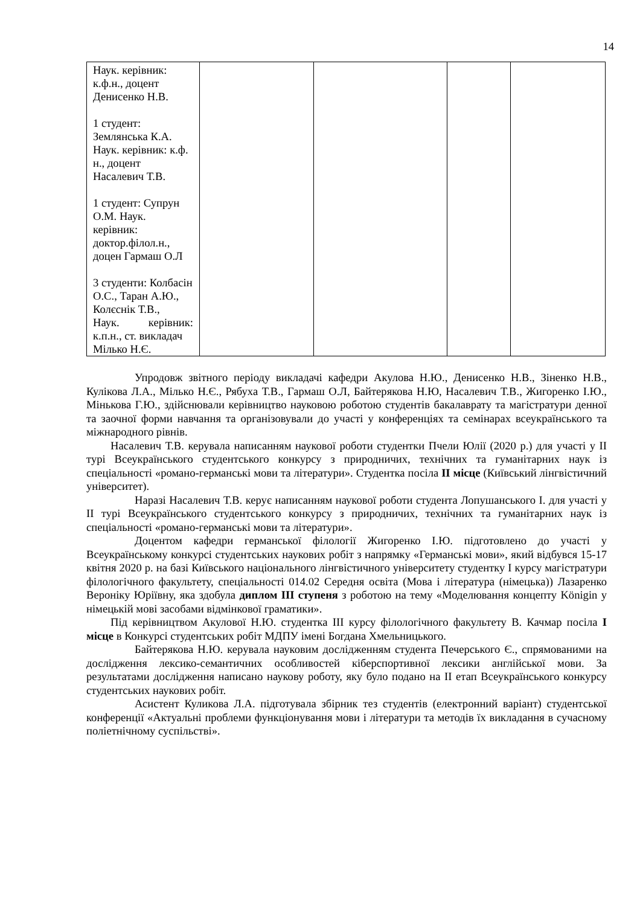14
| Наук. керівник: к.ф.н., доцент Денисенко Н.В. 1 студент: Землянська К.А. Наук. керівник: к.ф. н., доцент Насалевич Т.В. 1 студент: Супрун О.М. Наук. керівник: доктор.філол.н., доцен Гармаш О.Л 3 студенти: Колбасін О.С., Таран А.Ю., Колєснік Т.В., Наук. керівник: к.п.н., ст. викладач Мілько Н.Є. | | | | |
Упродовж звітного періоду викладачі кафедри Акулова Н.Ю., Денисенко Н.В., Зіненко Н.В., Кулікова Л.А., Мілько Н.Є., Рябуха Т.В., Гармаш О.Л, Байтерякова Н.Ю, Насалевич Т.В., Жигоренко І.Ю., Мінькова Г.Ю., здійснювали керівництво науковою роботою студентів бакалаврату та магістратури денної та заочної форми навчання та організовували до участі у конференціях та семінарах всеукраїнського та міжнародного рівнів.
Насалевич Т.В. керувала написанням наукової роботи студентки Пчели Юлії (2020 р.) для участі у ІІ турі Всеукраїнського студентського конкурсу з природничих, технічних та гуманітарних наук із спеціальності «романо-германські мови та літератури». Студентка посіла ІІ місце (Київський лінгвістичний університет).
Наразі Насалевич Т.В. керує написанням наукової роботи студента Лопушанського І. для участі у ІІ турі Всеукраїнського студентського конкурсу з природничих, технічних та гуманітарних наук із спеціальності «романо-германські мови та літератури».
Доцентом кафедри германської філології Жигоренко І.Ю. підготовлено до участі у Всеукраїнському конкурсі студентських наукових робіт з напрямку «Германські мови», який відбувся 15-17 квітня 2020 р. на базі Київського національного лінгвістичного університету студентку І курсу магістратури філологічного факультету, спеціальності 014.02 Середня освіта (Мова і література (німецька)) Лазаренко Вероніку Юріївну, яка здобула диплом ІІІ ступеня з роботою на тему «Моделювання концепту Königin у німецькій мові засобами відмінкової граматики».
Під керівництвом Акулової Н.Ю. студентка ІІІ курсу філологічного факультету В. Качмар посіла І місце в Конкурсі студентських робіт МДПУ імені Богдана Хмельницького.
Байтерякова Н.Ю. керувала науковим дослідженням студента Печерського Є., спрямованими на дослідження лексико-семантичних особливостей кіберспортивної лексики англійської мови. За результатами дослідження написано наукову роботу, яку було подано на ІІ етап Всеукраїнського конкурсу студентських наукових робіт.
Асистент Куликова Л.А. підготувала збірник тез студентів (електронний варіант) студентської конференції «Актуальні проблеми функціонування мови і літератури та методів їх викладання в сучасному поліетнічному суспільстві».